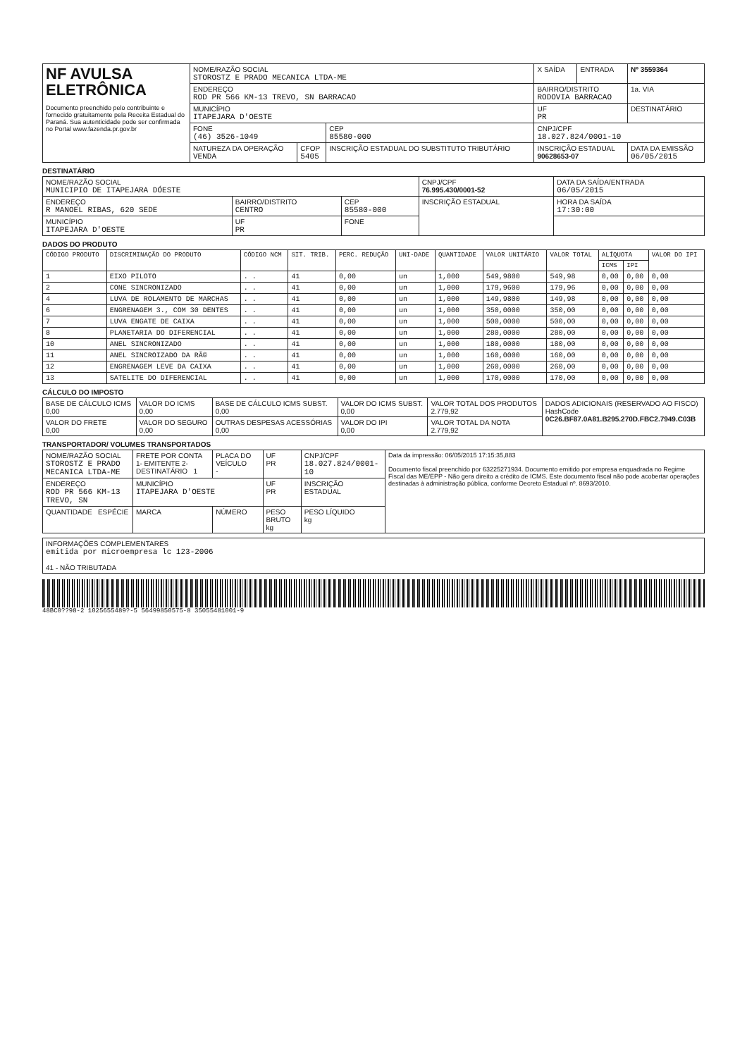| NF AVULSA ELETRÔNICA Documento preenchido pelo contribuinte e fornecido gratuitamente pela Receita Estadual do Paraná. Sua autenticidade pode ser confirmada no Portal www.fazenda.pr.gov.br | NOME/RAZÃO SOCIAL STOROSTZ E PRADO MECANICA LTDA-ME | | | X SAÍDA | ENTRADA | Nº 3559364 |
| | ENDEREÇO ROD PR 566 KM-13 TREVO, SN BARRACAO | | | BAIRRO/DISTRITO RODOVIA BARRACAO | | 1a. VIA |
| | MUNICÍPIO ITAPEJARA D'OESTE | | | UF PR | | DESTINATÁRIO |
| | FONE (46) 3526-1049 | | CEP 85580-000 | CNPJ/CPF 18.027.824/0001-10 | | |
| | NATUREZA DA OPERAÇÃO VENDA | CFOP 5405 | INSCRIÇÃO ESTADUAL DO SUBSTITUTO TRIBUTÁRIO | INSCRIÇÃO ESTADUAL 90628653-07 | | DATA DA EMISSÃO 06/05/2015 |
DESTINATÁRIO
| NOME/RAZÃO SOCIAL MUNICIPIO DE ITAPEJARA DÓESTE | | | CNPJ/CPF 76.995.430/0001-52 | DATA DA SAÍDA/ENTRADA 06/05/2015 |
| ENDEREÇO R MANOEL RIBAS, 620 SEDE | BAIRRO/DISTRITO CENTRO | CEP 85580-000 | INSCRIÇÃO ESTADUAL | HORA DA SAÍDA 17:30:00 |
| MUNICÍPIO ITAPEJARA D'OESTE | UF PR | FONE | | |
DADOS DO PRODUTO
| CÓDIGO PRODUTO | DISCRIMINAÇÃO DO PRODUTO | CÓDIGO NCM | SIT. TRIB. | PERC. REDUÇÃO | UNI-DADE | QUANTIDADE | VALOR UNITÁRIO | VALOR TOTAL | ALÍQUOTA | | VALOR DO IPI |
| --- | --- | --- | --- | --- | --- | --- | --- | --- | --- | --- | --- |
| | | | | | | | | | ICMS | IPI | |
| 1 | EIXO PILOTO | . . | 41 | 0,00 | un | 1,000 | 549,9800 | 549,98 | 0,00 | 0,00 | 0,00 |
| 2 | CONE SINCRONIZADO | . . | 41 | 0,00 | un | 1,000 | 179,9600 | 179,96 | 0,00 | 0,00 | 0,00 |
| 4 | LUVA DE ROLAMENTO DE MARCHAS | . . | 41 | 0,00 | un | 1,000 | 149,9800 | 149,98 | 0,00 | 0,00 | 0,00 |
| 6 | ENGRENAGEM 3., COM 30 DENTES | . . | 41 | 0,00 | un | 1,000 | 350,0000 | 350,00 | 0,00 | 0,00 | 0,00 |
| 7 | LUVA ENGATE DE CAIXA | . . | 41 | 0,00 | un | 1,000 | 500,0000 | 500,00 | 0,00 | 0,00 | 0,00 |
| 8 | PLANETARIA DO DIFERENCIAL | . . | 41 | 0,00 | un | 1,000 | 280,0000 | 280,00 | 0,00 | 0,00 | 0,00 |
| 10 | ANEL SINCRONIZADO | . . | 41 | 0,00 | un | 1,000 | 180,0000 | 180,00 | 0,00 | 0,00 | 0,00 |
| 11 | ANEL SINCROIZADO DA RÃ© | . . | 41 | 0,00 | un | 1,000 | 160,0000 | 160,00 | 0,00 | 0,00 | 0,00 |
| 12 | ENGRENAGEM LEVE DA CAIXA | . . | 41 | 0,00 | un | 1,000 | 260,0000 | 260,00 | 0,00 | 0,00 | 0,00 |
| 13 | SATELITE DO DIFERENCIAL | . . | 41 | 0,00 | un | 1,000 | 170,0000 | 170,00 | 0,00 | 0,00 | 0,00 |
CÁLCULO DO IMPOSTO
| BASE DE CÁLCULO ICMS 0,00 | VALOR DO ICMS 0,00 | BASE DE CÁLCULO ICMS SUBST. 0,00 | VALOR DO ICMS SUBST. 0,00 | VALOR TOTAL DOS PRODUTOS 2.779,92 | DADOS ADICIONAIS (RESERVADO AO FISCO) HashCode 0C26.BF87.0A81.B295.270D.FBC2.7949.C03B |
| VALOR DO FRETE 0,00 | VALOR DO SEGURO 0,00 | OUTRAS DESPESAS ACESSÓRIAS 0,00 | VALOR DO IPI 0,00 | VALOR TOTAL DA NOTA 2.779,92 | |
TRANSPORTADOR/ VOLUMES TRANSPORTADOS
| NOME/RAZÃO SOCIAL STOROSTZ E PRADO MECANICA LTDA-ME | FRETE POR CONTA 1- EMITENTE 2- DESTINATÁRIO 1 | PLACA DO VEÍCULO - | UF PR | CNPJ/CPF 18.027.824/0001-10 | Data da impressão: 06/05/2015 17:15:35,883 Documento fiscal preenchido por 63225271934. Documento emitido por empresa enquadrada no Regime Fiscal das ME/EPP - Não gera direito a crédito de ICMS. Este documento fiscal não pode acobertar operações destinadas à administração pública, conforme Decreto Estadual nº. 8693/2010. |
| ENDEREÇO ROD PR 566 KM-13 TREVO, SN | MUNICÍPIO ITAPEJARA D'OESTE | | UF PR | INSCRIÇÃO ESTADUAL | |
| QUANTIDADE ESPÉCIE | MARCA | NÚMERO | PESO BRUTO kg | PESO LÍQUIDO kg | |
| INFORMAÇÕES COMPLEMENTARES emitida por microempresa lc 123-2006 41 - NÃO TRIBUTADA |
48BC0??98-2 1025655489?-5 56499850575-8 35055481001-9